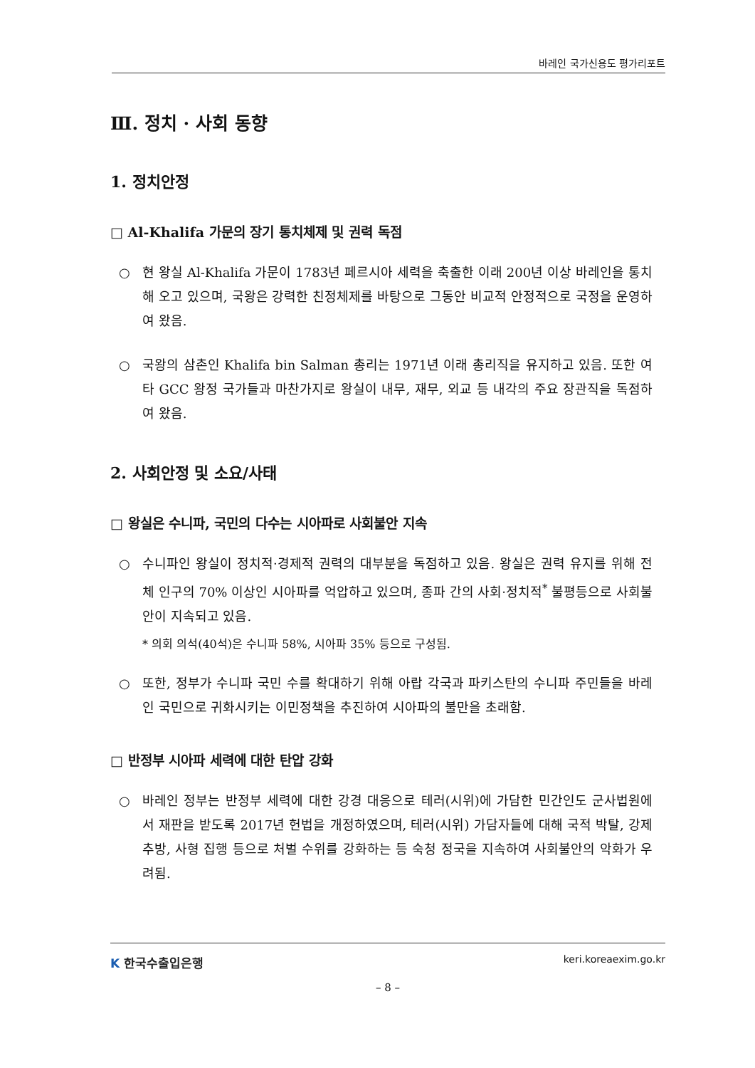바레인 국가신용도 평가리포트
Ⅲ. 정치 · 사회 동향
1. 정치안정
□ Al-Khalifa 가문의 장기 통치체제 및 권력 독점
○ 현 왕실 Al-Khalifa 가문이 1783년 페르시아 세력을 축출한 이래 200년 이상 바레인을 통치해 오고 있으며, 국왕은 강력한 친정체제를 바탕으로 그동안 비교적 안정적으로 국정을 운영하여 왔음.
○ 국왕의 삼촌인 Khalifa bin Salman 총리는 1971년 이래 총리직을 유지하고 있음. 또한 여타 GCC 왕정 국가들과 마찬가지로 왕실이 내무, 재무, 외교 등 내각의 주요 장관직을 독점하여 왔음.
2. 사회안정 및 소요/사태
□ 왕실은 수니파, 국민의 다수는 시아파로 사회불안 지속
○ 수니파인 왕실이 정치적·경제적 권력의 대부분을 독점하고 있음. 왕실은 권력 유지를 위해 전체 인구의 70% 이상인 시아파를 억압하고 있으며, 종파 간의 사회·정치적<sup>*</sup> 불평등으로 사회불안이 지속되고 있음.
* 의회 의석(40석)은 수니파 58%, 시아파 35% 등으로 구성됨.
○ 또한, 정부가 수니파 국민 수를 확대하기 위해 아랍 각국과 파키스탄의 수니파 주민들을 바레인 국민으로 귀화시키는 이민정책을 추진하여 시아파의 불만을 초래함.
□ 반정부 시아파 세력에 대한 탄압 강화
○ 바레인 정부는 반정부 세력에 대한 강경 대응으로 테러(시위)에 가담한 민간인도 군사법원에서 재판을 받도록 2017년 헌법을 개정하였으며, 테러(시위) 가담자들에 대해 국적 박탈, 강제 추방, 사형 집행 등으로 처벌 수위를 강화하는 등 숙청 정국을 지속하여 사회불안의 악화가 우려됨.
K 한국수출입은행
keri.koreaexim.go.kr
– 8 –